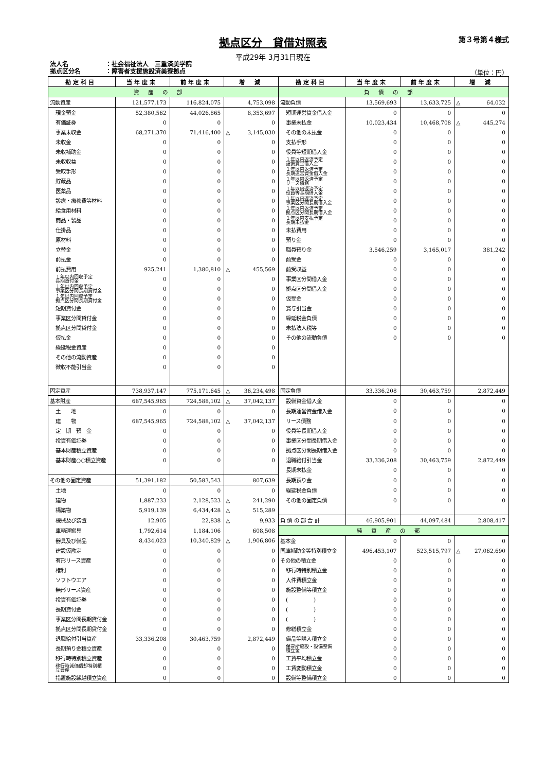拠点区分　貸借対照表 第３号第４様式
平成29年 3月31日現在
法人名 ：社会福祉法人　三重済美学院
拠点区分名 ：障害者支援施設済美寮拠点
（単位：円）
| 勘定科目 | 当年度末 | 前年度末 | 増 減 | 勘定科目 | 当年度末 | 前年度末 | 増 減 |
| --- | --- | --- | --- | --- | --- | --- | --- |
| 資産の部 | | | | 負債の部 | | | |
| 流動資産 | 121,577,173 | 116,824,075 | 4,753,098 | 流動負債 | 13,569,693 | 13,633,725 | △ 64,032 |
| 現金預金 | 52,380,562 | 44,026,865 | 8,353,697 | 短期運営資金借入金 | 0 | 0 | 0 |
| 有価証券 | 0 | 0 | 0 | 事業未払金 | 10,023,434 | 10,468,708 | △ 445,274 |
| 事業未収金 | 68,271,370 | 71,416,400 | △ 3,145,030 | その他の未払金 | 0 | 0 | 0 |
| 未収金 | 0 | 0 | 0 | 支払手形 | 0 | 0 | 0 |
| 未収補助金 | 0 | 0 | 0 | 役員等短期借入金 | 0 | 0 | 0 |
| 未収収益 | 0 | 0 | 0 | １年以内返済予定 設備資金借入金 | 0 | 0 | 0 |
| 受取手形 | 0 | 0 | 0 | １年以内返済予定 長期運営資金借入金 | 0 | 0 | 0 |
| 貯蔵品 | 0 | 0 | 0 | １年以内返済予定 リース債務 | 0 | 0 | 0 |
| 医薬品 | 0 | 0 | 0 | １年以内返済予定 役員等長期借入金 | 0 | 0 | 0 |
| 診療・療養費等材料 | 0 | 0 | 0 | １年以内返済予定 事業区分間長期借入金 | 0 | 0 | 0 |
| 給食用材料 | 0 | 0 | 0 | １年以内返済予定 拠点区分間長期借入金 | 0 | 0 | 0 |
| 商品・製品 | 0 | 0 | 0 | １年以内支払予定 長期未払金 | 0 | 0 | 0 |
| 仕掛品 | 0 | 0 | 0 | 未払費用 | 0 | 0 | 0 |
| 原材料 | 0 | 0 | 0 | 預り金 | 0 | 0 | 0 |
| 立替金 | 0 | 0 | 0 | 職員預り金 | 3,546,259 | 3,165,017 | 381,242 |
| 前払金 | 0 | 0 | 0 | 前受金 | 0 | 0 | 0 |
| 前払費用 | 925,241 | 1,380,810 | △ 455,569 | 前受収益 | 0 | 0 | 0 |
| １年以内回収予定 長期貸付金 | 0 | 0 | 0 | 事業区分間借入金 | 0 | 0 | 0 |
| １年以内回収予定 事業区分間長期貸付金 | 0 | 0 | 0 | 拠点区分間借入金 | 0 | 0 | 0 |
| １年以内回収予定 拠点区分間長期貸付金 | 0 | 0 | 0 | 仮受金 | 0 | 0 | 0 |
| 短期貸付金 | 0 | 0 | 0 | 賞与引当金 | 0 | 0 | 0 |
| 事業区分間貸付金 | 0 | 0 | 0 | 繰延税金負債 | 0 | 0 | 0 |
| 拠点区分間貸付金 | 0 | 0 | 0 | 未払法人税等 | 0 | 0 | 0 |
| 仮払金 | 0 | 0 | 0 | その他の流動負債 | 0 | 0 | 0 |
| 繰延税金資産 | 0 | 0 | 0 | | | | |
| その他の流動資産 | 0 | 0 | 0 | | | | |
| 徴収不能引当金 | 0 | 0 | 0 | | | | |
| 固定資産 | 738,937,147 | 775,171,645 | △ 36,234,498 | 固定負債 | 33,336,208 | 30,463,759 | 2,872,449 |
| 基本財産 | 687,545,965 | 724,588,102 | △ 37,042,137 | 設備資金借入金 | 0 | 0 | 0 |
| 土 地 | 0 | 0 | 0 | 長期運営資金借入金 | 0 | 0 | 0 |
| 建 物 | 687,545,965 | 724,588,102 | △ 37,042,137 | リース債務 | 0 | 0 | 0 |
| 定 期 預 金 | 0 | 0 | 0 | 役員等長期借入金 | 0 | 0 | 0 |
| 投資有価証券 | 0 | 0 | 0 | 事業区分間長期借入金 | 0 | 0 | 0 |
| 基本財産積立資産 | 0 | 0 | 0 | 拠点区分間長期借入金 | 0 | 0 | 0 |
| 基本財産○○積立資産 | 0 | 0 | 0 | 退職給付引当金 | 33,336,208 | 30,463,759 | 2,872,449 |
| | | | | 長期未払金 | 0 | 0 | 0 |
| その他の固定資産 | 51,391,182 | 50,583,543 | 807,639 | 長期預り金 | 0 | 0 | 0 |
| 土地 | 0 | 0 | 0 | 繰延税金負債 | 0 | 0 | 0 |
| 建物 | 1,887,233 | 2,128,523 | △ 241,290 | その他の固定負債 | 0 | 0 | 0 |
| 構築物 | 5,919,139 | 6,434,428 | △ 515,289 | | | | |
| 機械及び装置 | 12,905 | 22,838 | △ 9,933 | 負 債 の 部 合 計 | 46,905,901 | 44,097,484 | 2,808,417 |
| 車輌運搬具 | 1,792,614 | 1,184,106 | 608,508 | 純資産の部 | | | |
| 器具及び備品 | 8,434,023 | 10,340,829 | △ 1,906,806 | 基本金 | 0 | 0 | 0 |
| 建設仮勘定 | 0 | 0 | 0 | 国庫補助金等特別積立金 | 496,453,107 | 523,515,797 | △ 27,062,690 |
| 有形リース資産 | 0 | 0 | 0 | その他の積立金 | 0 | 0 | 0 |
| 権利 | 0 | 0 | 0 | 移行時特別積立金 | 0 | 0 | 0 |
| ソフトウエア | 0 | 0 | 0 | 人件費積立金 | 0 | 0 | 0 |
| 無形リース資産 | 0 | 0 | 0 | 施設整備等積立金 | 0 | 0 | 0 |
| 投資有価証券 | 0 | 0 | 0 | ( ) | 0 | 0 | 0 |
| 長期貸付金 | 0 | 0 | 0 | ( ) | 0 | 0 | 0 |
| 事業区分間長期貸付金 | 0 | 0 | 0 | ( ) | 0 | 0 | 0 |
| 拠点区分間長期貸付金 | 0 | 0 | 0 | 修繕積立金 | 0 | 0 | 0 |
| 退職給付引当資産 | 33,336,208 | 30,463,759 | 2,872,449 | 備品等購入積立金 | 0 | 0 | 0 |
| 長期預り金積立資産 | 0 | 0 | 0 | 保育所施設・設備整備 積立金 | 0 | 0 | 0 |
| 移行時特別積立資産 | 0 | 0 | 0 | 工賃平均積立金 | 0 | 0 | 0 |
| 移行時減価償却特別積 立資産 | 0 | 0 | 0 | 工賃変動積立金 | 0 | 0 | 0 |
| 措置施設繰越積立資産 | 0 | 0 | 0 | 設備等整備積立金 | 0 | 0 | 0 |